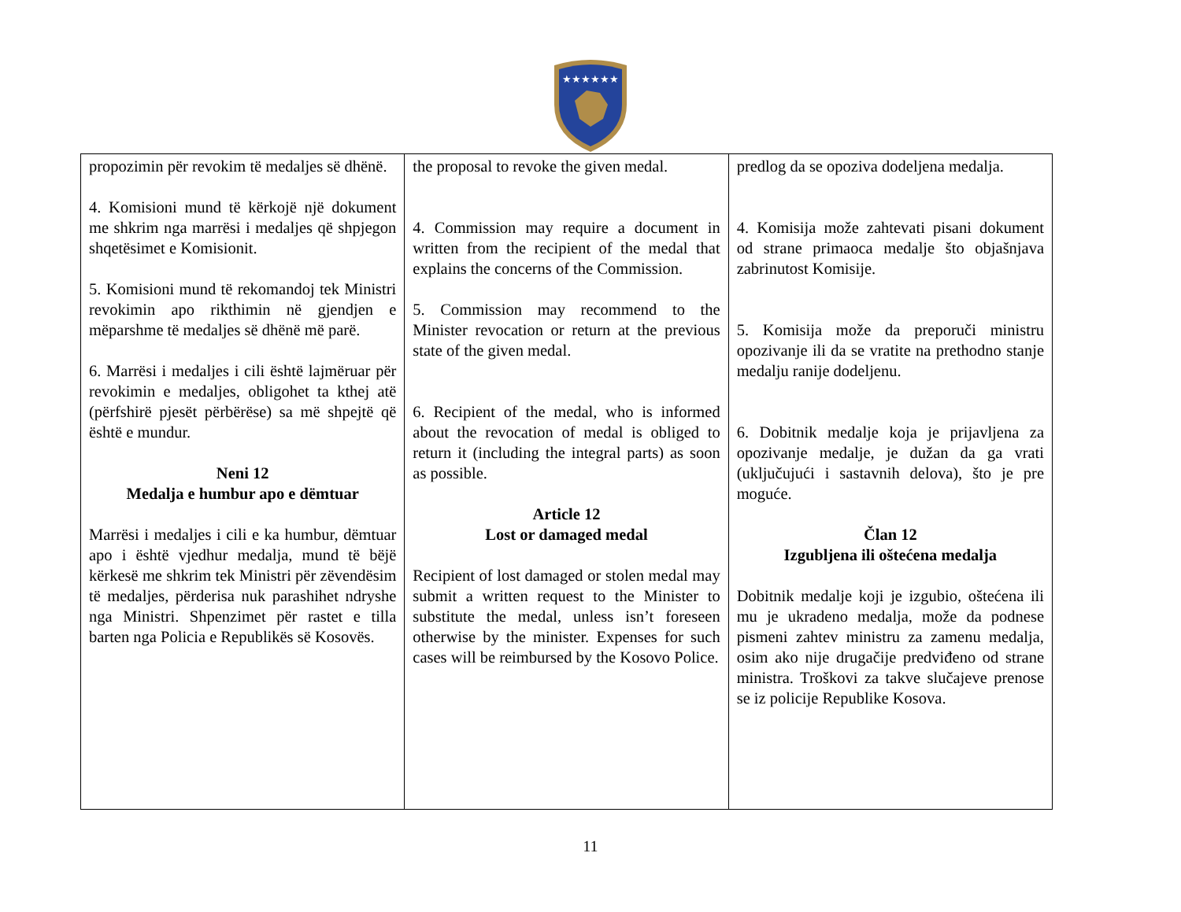★★★★★★
| propozimin për revokim të medaljes së dhënë. 4. Komisioni mund të kërkojë një dokument me shkrim nga marrësi i medaljes që shpjegon shqetësimet e Komisionit. 5. Komisioni mund të rekomandoj tek Ministri revokimin apo rikthimin në gjendjen e mëparshme të medaljes së dhënë më parë. 6. Marrësi i medaljes i cili është lajmëruar për revokimin e medaljes, obligohet ta kthej atë (përfshirë pjesët përbërëse) sa më shpejtë që është e mundur. Neni 12 Medalja e humbur apo e dëmtuar Marrësi i medaljes i cili e ka humbur, dëmtuar apo i është vjedhur medalja, mund të bëjë kërkesë me shkrim tek Ministri për zëvendësim të medaljes, përderisa nuk parashihet ndryshe nga Ministri. Shpenzimet për rastet e tilla barten nga Policia e Republikës së Kosovës. | the proposal to revoke the given medal. 4. Commission may require a document in written from the recipient of the medal that explains the concerns of the Commission. 5. Commission may recommend to the Minister revocation or return at the previous state of the given medal. 6. Recipient of the medal, who is informed about the revocation of medal is obliged to return it (including the integral parts) as soon as possible. Article 12 Lost or damaged medal Recipient of lost damaged or stolen medal may submit a written request to the Minister to substitute the medal, unless isn’t foreseen otherwise by the minister. Expenses for such cases will be reimbursed by the Kosovo Police. | predlog da se opoziva dodeljena medalja. 4. Komisija može zahtevati pisani dokument od strane primaoca medalje što objašnjava zabrinutost Komisije. 5. Komisija može da preporuči ministru opozivanje ili da se vratite na prethodno stanje medalju ranije dodeljenu. 6. Dobitnik medalje koja je prijavljena za opozivanje medalje, je dužan da ga vrati (uključujući i sastavnih delova), što je pre moguće. Član 12 Izgubljena ili oštećena medalja Dobitnik medalje koji je izgubio, oštećena ili mu je ukradeno medalja, može da podnese pismeni zahtev ministru za zamenu medalja, osim ako nije drugačije predviđeno od strane ministra. Troškovi za takve slučajeve prenose se iz policije Republike Kosova. |
11